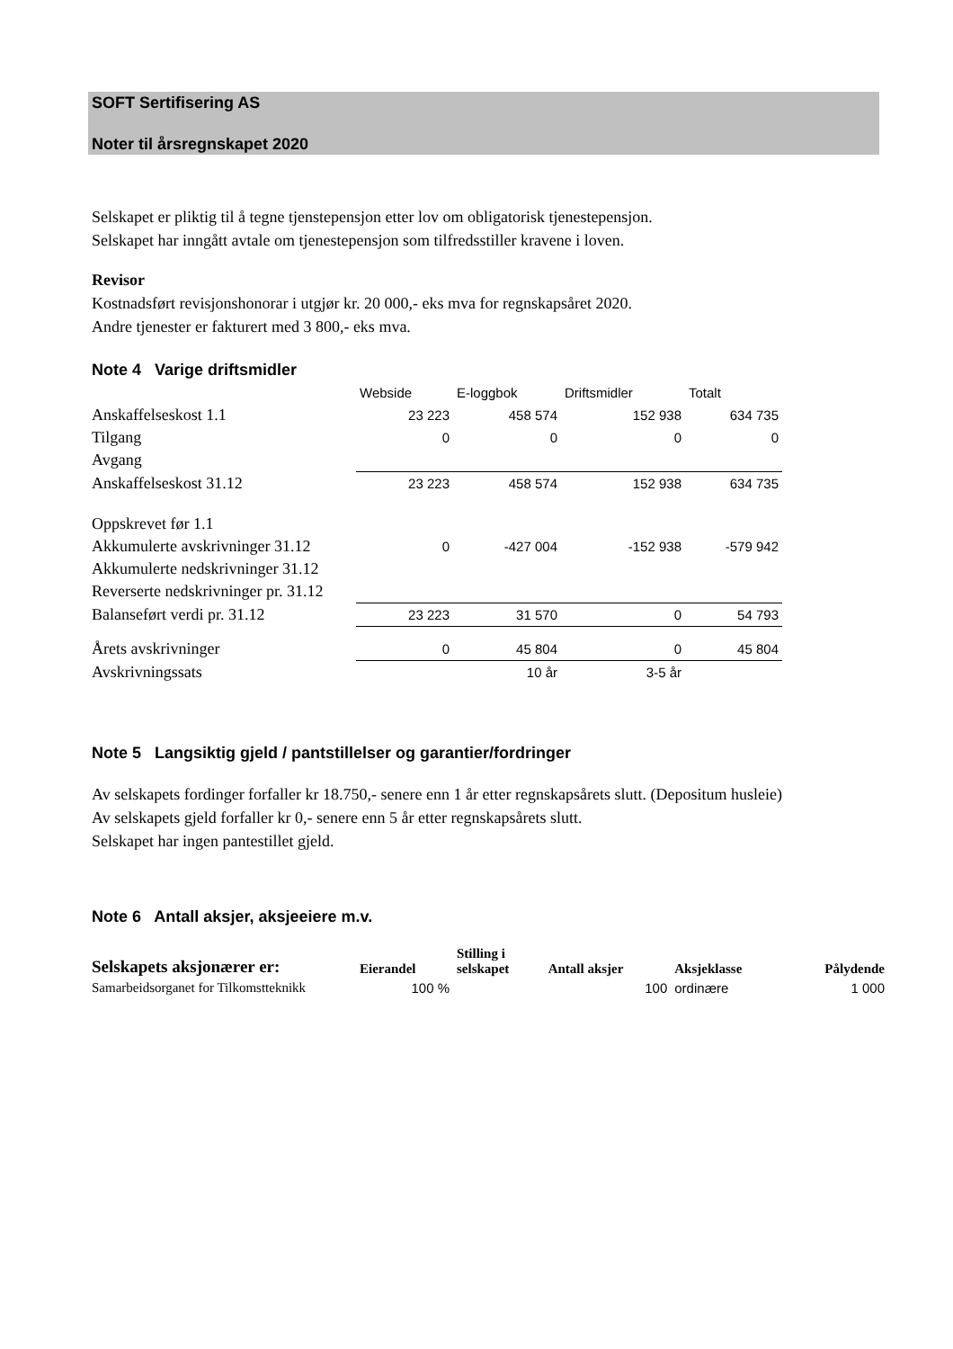SOFT Sertifisering AS
Noter til årsregnskapet 2020
Selskapet er pliktig til å tegne tjenstepensjon etter lov om obligatorisk tjenestepensjon.
Selskapet har inngått avtale om tjenestepensjon som tilfredsstiller kravene i loven.
Revisor
Kostnadsført revisjonshonorar i utgjør kr. 20 000,- eks mva for regnskapsåret 2020.
Andre tjenester er fakturert med 3 800,- eks mva.
Note 4 Varige driftsmidler
| | Webside | E-loggbok | Driftsmidler | Totalt |
| Anskaffelseskost 1.1 | 23 223 | 458 574 | 152 938 | 634 735 |
| Tilgang | 0 | 0 | 0 | 0 |
| Avgang | | | | |
| Anskaffelseskost 31.12 | 23 223 | 458 574 | 152 938 | 634 735 |
| Oppskrevet før 1.1 | | | | |
| Akkumulerte avskrivninger 31.12 | 0 | -427 004 | -152 938 | -579 942 |
| Akkumulerte nedskrivninger 31.12 | | | | |
| Reverserte nedskrivninger pr. 31.12 | | | | |
| Balanseført verdi pr. 31.12 | 23 223 | 31 570 | 0 | 54 793 |
| Årets avskrivninger | 0 | 45 804 | 0 | 45 804 |
| Avskrivningssats | | 10 år | 3-5 år | |
Note 5 Langsiktig gjeld / pantstillelser og garantier/fordringer
Av selskapets fordinger forfaller kr 18.750,- senere enn 1 år etter regnskapsårets slutt. (Depositum husleie)
Av selskapets gjeld forfaller kr 0,- senere enn 5 år etter regnskapsårets slutt.
Selskapet har ingen pantestillet gjeld.
Note 6 Antall aksjer, aksjeeiere m.v.
| Selskapets aksjonærer er: | Eierandel | Stilling i selskapet | Antall aksjer | Aksjeklasse | Pålydende |
| --- | --- | --- | --- | --- | --- |
| Samarbeidsorganet for Tilkomstteknikk | 100 % | | 100 | ordinære | 1 000 |